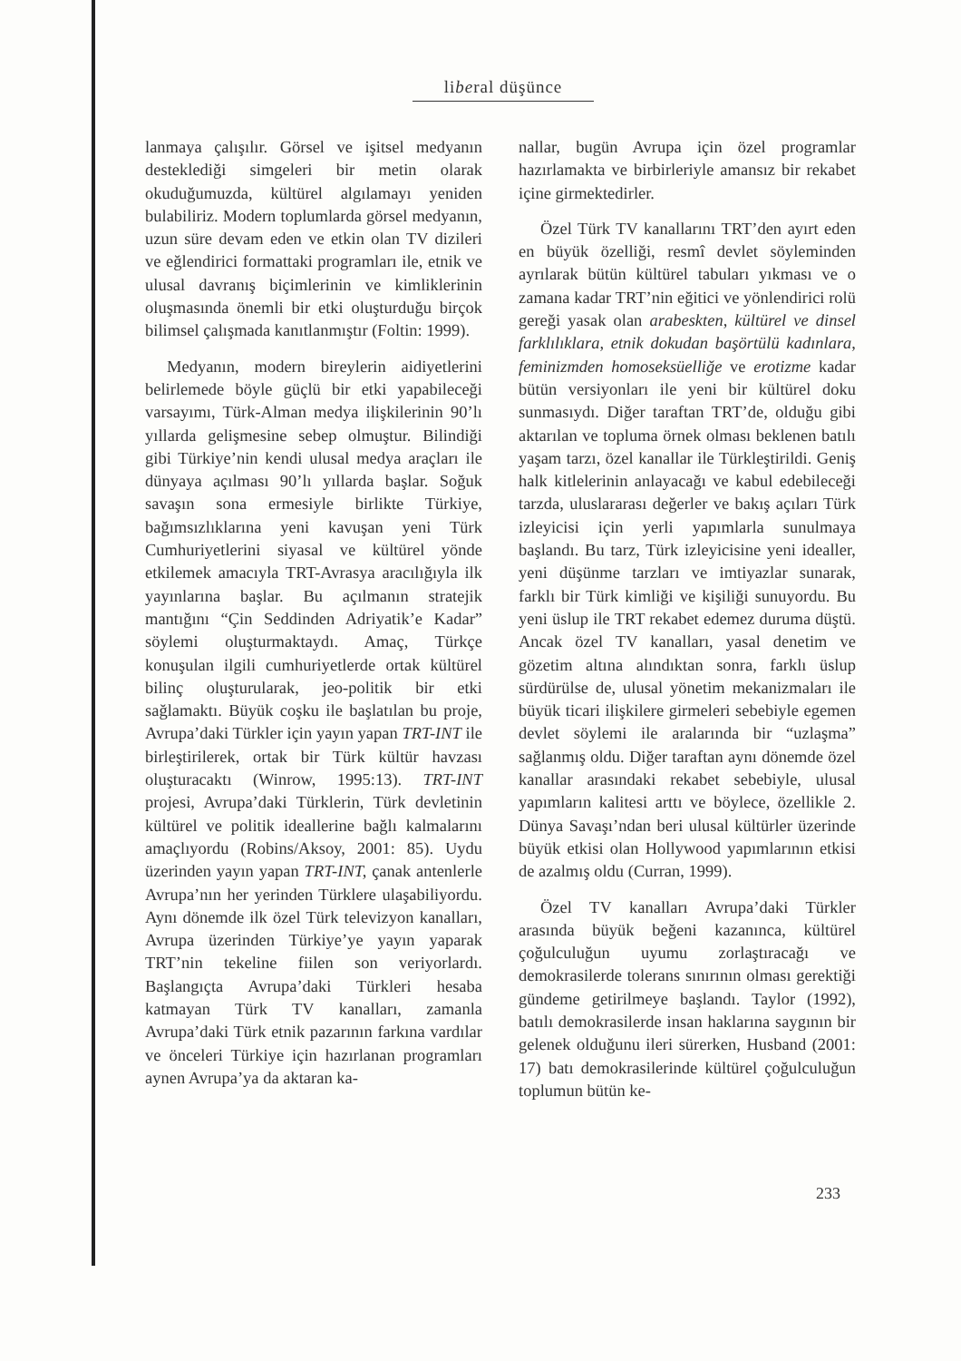liberal düşünce
lanmaya çalışılır. Görsel ve işitsel medyanın desteklediği simgeleri bir metin olarak okuduğumuzda, kültürel algılamayı yeniden bulabiliriz. Modern toplumlarda görsel medyanın, uzun süre devam eden ve etkin olan TV dizileri ve eğlendirici formattaki programları ile, etnik ve ulusal davranış biçimlerinin ve kimliklerinin oluşmasında önemli bir etki oluşturduğu birçok bilimsel çalışmada kanıtlanmıştır (Foltin: 1999).
Medyanın, modern bireylerin aidiyetlerini belirlemede böyle güçlü bir etki yapabileceği varsayımı, Türk-Alman medya ilişkilerinin 90’lı yıllarda gelişmesine sebep olmuştur. Bilindiği gibi Türkiye’nin kendi ulusal medya araçları ile dünyaya açılması 90’lı yıllarda başlar. Soğuk savaşın sona ermesiyle birlikte Türkiye, bağımsızlıklarına yeni kavuşan yeni Türk Cumhuriyetlerini siyasal ve kültürel yönde etkilemek amacıyla TRT-Avrasya aracılığıyla ilk yayınlarına başlar. Bu açılmanın stratejik mantığını “Çin Seddinden Adriyatik’e Kadar” söylemi oluşturmaktaydı. Amaç, Türkçe konuşulan ilgili cumhuriyetlerde ortak kültürel bilinç oluşturularak, jeo-politik bir etki sağlamaktı. Büyük coşku ile başlatılan bu proje, Avrupa’daki Türkler için yayın yapan TRT-INT ile birleştirilerek, ortak bir Türk kültür havzası oluşturacaktı (Winrow, 1995:13). TRT-INT projesi, Avrupa’daki Türklerin, Türk devletinin kültürel ve politik ideallerine bağlı kalmalarını amaçlıyordu (Robins/Aksoy, 2001: 85). Uydu üzerinden yayın yapan TRT-INT, çanak antenlerle Avrupa’nın her yerinden Türklere ulaşabiliyordu. Aynı dönemde ilk özel Türk televizyon kanalları, Avrupa üzerinden Türkiye’ye yayın yaparak TRT’nin tekeline fiilen son veriyorlardı. Başlangıçta Avrupa’daki Türkleri hesaba katmayan Türk TV kanalları, zamanla Avrupa’daki Türk etnik pazarının farkına vardılar ve önceleri Türkiye için hazırlanan programları aynen Avrupa’ya da aktaran ka-
nallar, bugün Avrupa için özel programlar hazırlamakta ve birbirleriyle amansız bir rekabet içine girmektedirler.
Özel Türk TV kanallarını TRT’den ayırt eden en büyük özelliği, resmî devlet söyleminden ayrılarak bütün kültürel tabuları yıkması ve o zamana kadar TRT’nin eğitici ve yönlendirici rolü gereği yasak olan arabeskten, kültürel ve dinsel farklılıklara, etnik dokudan başörtülü kadınlara, feminizmden homoseksüelliğe ve erotizme kadar bütün versiyonları ile yeni bir kültürel doku sunmasıydı. Diğer taraftan TRT’de, olduğu gibi aktarılan ve topluma örnek olması beklenen batılı yaşam tarzı, özel kanallar ile Türkleştirildi. Geniş halk kitlelerinin anlayacağı ve kabul edebileceği tarzda, uluslararası değerler ve bakış açıları Türk izleyicisi için yerli yapımlarla sunulmaya başlandı. Bu tarz, Türk izleyicisine yeni idealler, yeni düşünme tarzları ve imtiyazlar sunarak, farklı bir Türk kimliği ve kişiliği sunuyordu. Bu yeni üslup ile TRT rekabet edemez duruma düştü. Ancak özel TV kanalları, yasal denetim ve gözetim altına alındıktan sonra, farklı üslup sürdürülse de, ulusal yönetim mekanizmaları ile büyük ticari ilişkilere girmeleri sebebiyle egemen devlet söylemi ile aralarında bir “uzlaşma” sağlanmış oldu. Diğer taraftan aynı dönemde özel kanallar arasındaki rekabet sebebiyle, ulusal yapımların kalitesi arttı ve böylece, özellikle 2. Dünya Savaşı’ndan beri ulusal kültürler üzerinde büyük etkisi olan Hollywood yapımlarının etkisi de azalmış oldu (Curran, 1999).
Özel TV kanalları Avrupa’daki Türkler arasında büyük beğeni kazanınca, kültürel çoğulculuğun uyumu zorlaştıracağı ve demokrasilerde tolerans sınırının olması gerektiği gündeme getirilmeye başlandı. Taylor (1992), batılı demokrasilerde insan haklarına saygının bir gelenek olduğunu ileri sürerken, Husband (2001: 17) batı demokrasilerinde kültürel çoğulculuğun toplumun bütün ke-
233